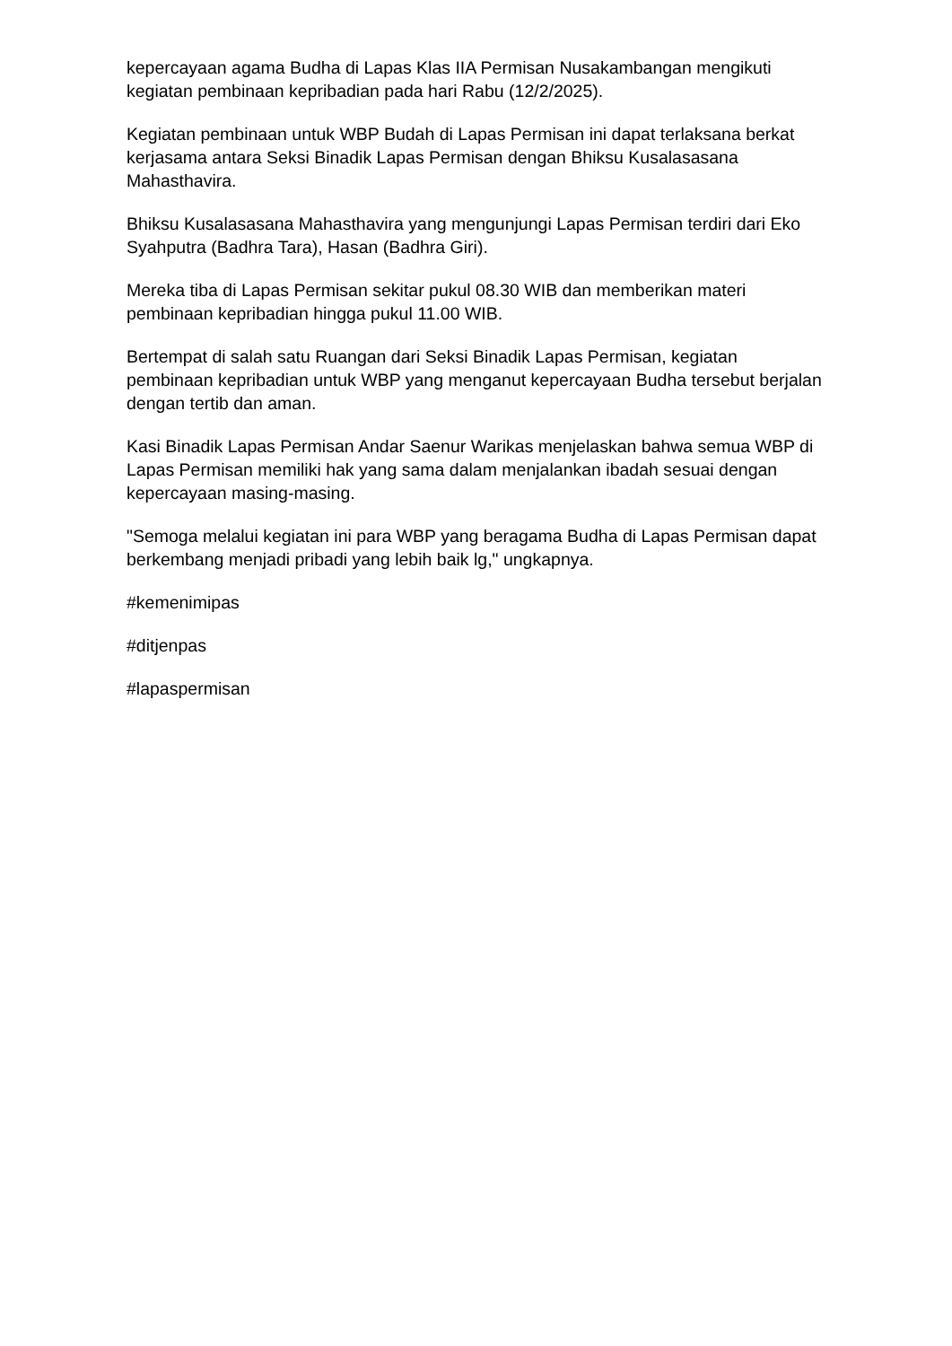kepercayaan agama Budha di Lapas Klas IIA Permisan Nusakambangan mengikuti kegiatan pembinaan kepribadian pada hari Rabu (12/2/2025).
Kegiatan pembinaan untuk WBP Budah di Lapas Permisan ini dapat terlaksana berkat kerjasama antara Seksi Binadik Lapas Permisan dengan Bhiksu Kusalasasana Mahasthavira.
Bhiksu Kusalasasana Mahasthavira yang mengunjungi Lapas Permisan terdiri dari Eko Syahputra (Badhra Tara), Hasan (Badhra Giri).
Mereka tiba di Lapas Permisan sekitar pukul 08.30 WIB dan memberikan materi pembinaan kepribadian hingga pukul 11.00 WIB.
Bertempat di salah satu Ruangan dari Seksi Binadik Lapas Permisan, kegiatan pembinaan kepribadian untuk WBP yang menganut kepercayaan Budha tersebut berjalan dengan tertib dan aman.
Kasi Binadik Lapas Permisan Andar Saenur Warikas menjelaskan bahwa semua WBP di Lapas Permisan memiliki hak yang sama dalam menjalankan ibadah sesuai dengan kepercayaan masing-masing.
"Semoga melalui kegiatan ini para WBP yang beragama Budha di Lapas Permisan dapat berkembang menjadi pribadi yang lebih baik lg," ungkapnya.
#kemenimipas
#ditjenpas
#lapaspermisan